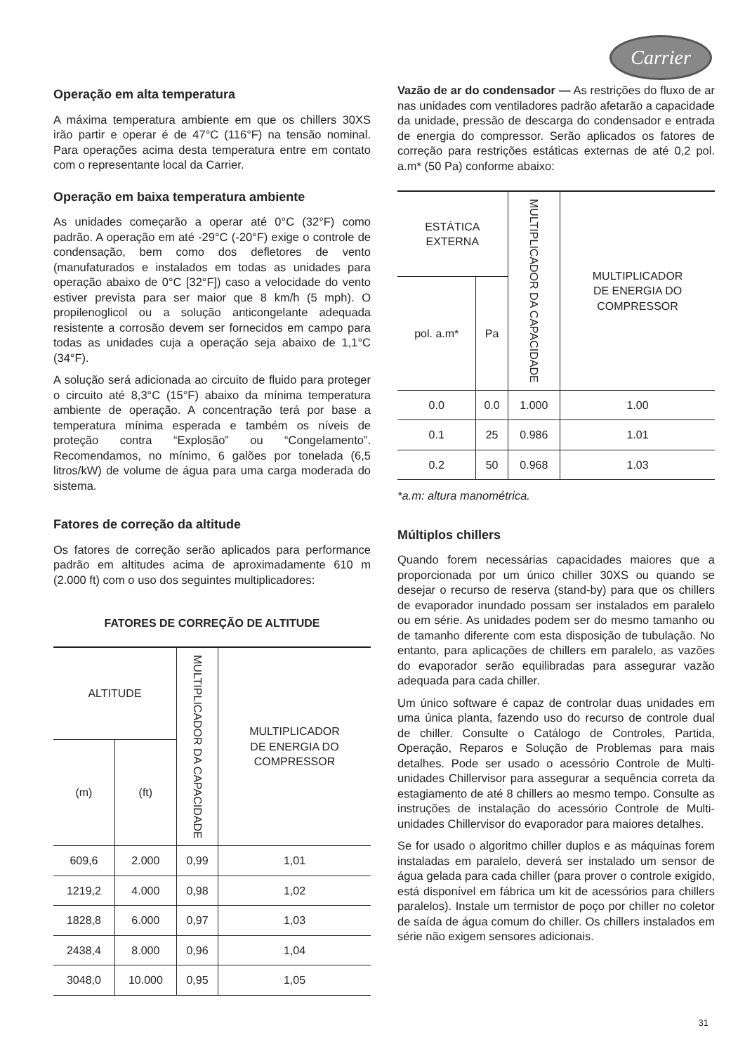Carrier
Operação em alta temperatura
A máxima temperatura ambiente em que os chillers 30XS irão partir e operar é de 47°C (116°F) na tensão nominal. Para operações acima desta temperatura entre em contato com o representante local da Carrier.
Operação em baixa temperatura ambiente
As unidades começarão a operar até 0°C (32°F) como padrão. A operação em até -29°C (-20°F) exige o controle de condensação, bem como dos defletores de vento (manufaturados e instalados em todas as unidades para operação abaixo de 0°C [32°F]) caso a velocidade do vento estiver prevista para ser maior que 8 km/h (5 mph). O propilenoglicol ou a solução anticongelante adequada resistente a corrosão devem ser fornecidos em campo para todas as unidades cuja a operação seja abaixo de 1,1°C (34°F).
A solução será adicionada ao circuito de fluido para proteger o circuito até 8,3°C (15°F) abaixo da mínima temperatura ambiente de operação. A concentração terá por base a temperatura mínima esperada e também os níveis de proteção contra “Explosão” ou “Congelamento”. Recomendamos, no mínimo, 6 galões por tonelada (6,5 litros/kW) de volume de água para uma carga moderada do sistema.
Fatores de correção da altitude
Os fatores de correção serão aplicados para performance padrão em altitudes acima de aproximadamente 610 m (2.000 ft) com o uso dos seguintes multiplicadores:
FATORES DE CORREÇÃO DE ALTITUDE
| ALTITUDE | | MULTIPLICADOR DA CAPACIDADE | MULTIPLICADOR DE ENERGIA DO COMPRESSOR |
| --- | --- | --- | --- |
| (m) | (ft) | | |
| 609,6 | 2.000 | 0,99 | 1,01 |
| 1219,2 | 4.000 | 0,98 | 1,02 |
| 1828,8 | 6.000 | 0,97 | 1,03 |
| 2438,4 | 8.000 | 0,96 | 1,04 |
| 3048,0 | 10.000 | 0,95 | 1,05 |
Vazão de ar do condensador — As restrições do fluxo de ar nas unidades com ventiladores padrão afetarão a capacidade da unidade, pressão de descarga do condensador e entrada de energia do compressor. Serão aplicados os fatores de correção para restrições estáticas externas de até 0,2 pol. a.m* (50 Pa) conforme abaixo:
| ESTÁTICA EXTERNA | | MULTIPLICADOR DA CAPACIDADE | MULTIPLICADOR DE ENERGIA DO COMPRESSOR |
| --- | --- | --- | --- |
| pol. a.m* | Pa | | |
| 0.0 | 0.0 | 1.000 | 1.00 |
| 0.1 | 25 | 0.986 | 1.01 |
| 0.2 | 50 | 0.968 | 1.03 |
*a.m: altura manométrica.
Múltiplos chillers
Quando forem necessárias capacidades maiores que a proporcionada por um único chiller 30XS ou quando se desejar o recurso de reserva (stand-by) para que os chillers de evaporador inundado possam ser instalados em paralelo ou em série. As unidades podem ser do mesmo tamanho ou de tamanho diferente com esta disposição de tubulação. No entanto, para aplicações de chillers em paralelo, as vazões do evaporador serão equilibradas para assegurar vazão adequada para cada chiller.
Um único software é capaz de controlar duas unidades em uma única planta, fazendo uso do recurso de controle dual de chiller. Consulte o Catálogo de Controles, Partida, Operação, Reparos e Solução de Problemas para mais detalhes. Pode ser usado o acessório Controle de Multi-unidades Chillervisor para assegurar a sequência correta da estagiamento de até 8 chillers ao mesmo tempo. Consulte as instruções de instalação do acessório Controle de Multi-unidades Chillervisor do evaporador para maiores detalhes.
Se for usado o algoritmo chiller duplos e as máquinas forem instaladas em paralelo, deverá ser instalado um sensor de água gelada para cada chiller (para prover o controle exigido, está disponível em fábrica um kit de acessórios para chillers paralelos). Instale um termistor de poço por chiller no coletor de saída de água comum do chiller. Os chillers instalados em série não exigem sensores adicionais.
31